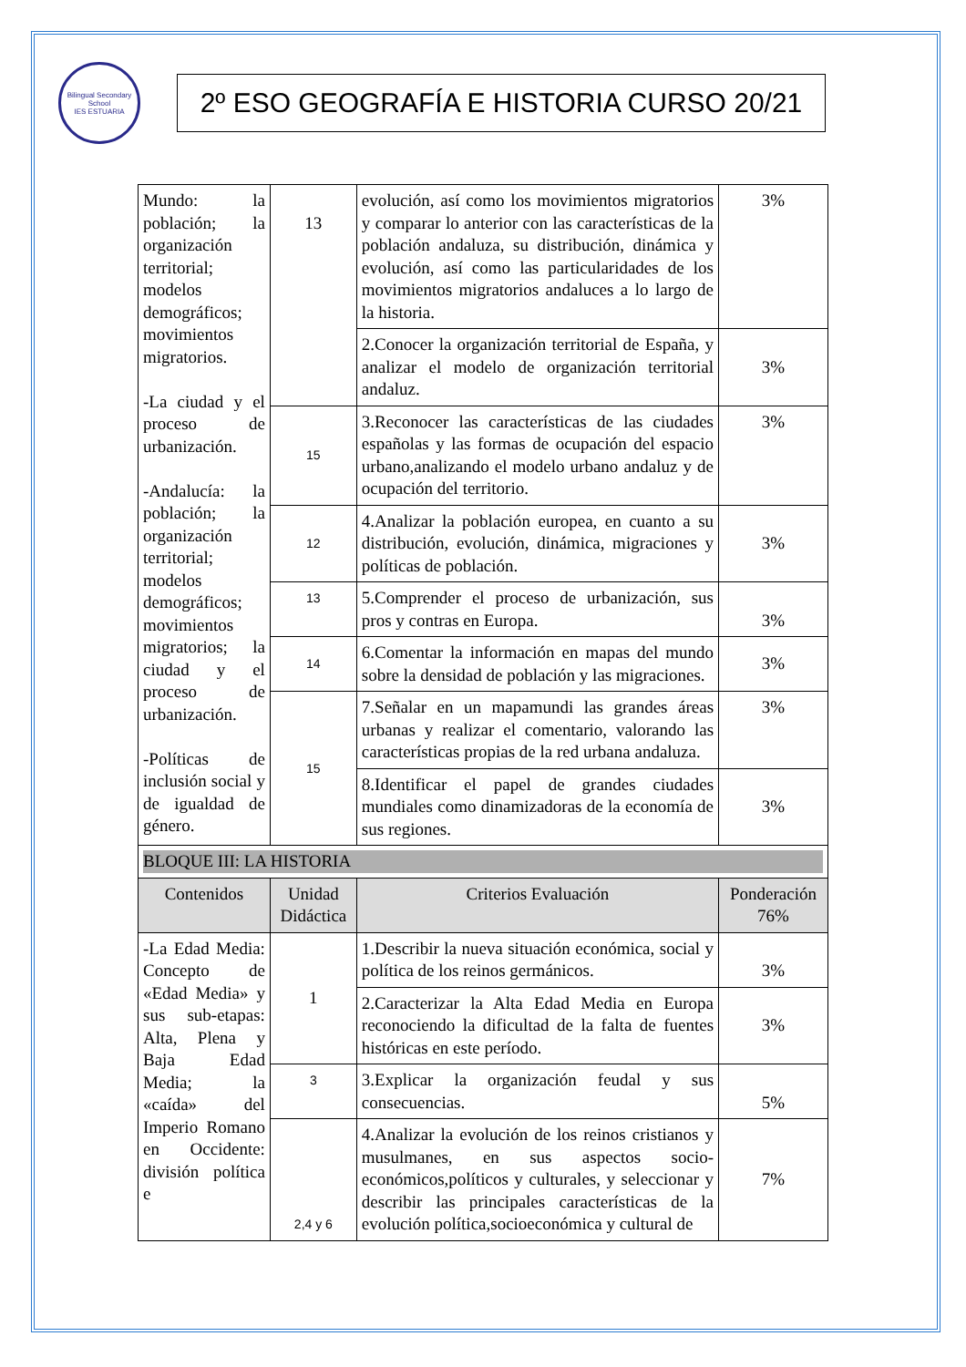Bilingual Secondary School
IES ESTUARIA
2º ESO GEOGRAFÍA E HISTORIA CURSO 20/21
| Mundo: la población; la organización territorial; modelos demográficos; movimientos migratorios. -La ciudad y el proceso de urbanización. -Andalucía: la población; la organización territorial; modelos demográficos; movimientos migratorios; la ciudad y el proceso de urbanización. -Políticas de inclusión social y de igualdad de género. | 13 | evolución, así como los movimientos migratorios y comparar lo anterior con las características de la población andaluza, su distribución, dinámica y evolución, así como las particularidades de los movimientos migratorios andaluces a lo largo de la historia. | 3% |
| | | 2.Conocer la organización territorial de España, y analizar el modelo de organización territorial andaluz. | 3% |
| | 15 | 3.Reconocer las características de las ciudades españolas y las formas de ocupación del espacio urbano,analizando el modelo urbano andaluz y de ocupación del territorio. | 3% |
| | 12 | 4.Analizar la población europea, en cuanto a su distribución, evolución, dinámica, migraciones y políticas de población. | 3% |
| | 13 | 5.Comprender el proceso de urbanización, sus pros y contras en Europa. | 3% |
| | 14 | 6.Comentar la información en mapas del mundo sobre la densidad de población y las migraciones. | 3% |
| | 15 | 7.Señalar en un mapamundi las grandes áreas urbanas y realizar el comentario, valorando las características propias de la red urbana andaluza. | 3% |
| | | 8.Identificar el papel de grandes ciudades mundiales como dinamizadoras de la economía de sus regiones. | 3% |
| BLOQUE III: LA HISTORIA | | | |
| Contenidos | Unidad Didáctica | Criterios Evaluación | Ponderación 76% |
| -La Edad Media: Concepto de «Edad Media» y sus sub-etapas: Alta, Plena y Baja Edad Media; la «caída» del Imperio Romano en Occidente: división política e | 1 | 1.Describir la nueva situación económica, social y política de los reinos germánicos. | 3% |
| | | 2.Caracterizar la Alta Edad Media en Europa reconociendo la dificultad de la falta de fuentes históricas en este período. | 3% |
| | 3 | 3.Explicar la organización feudal y sus consecuencias. | 5% |
| | 2,4 y 6 | 4.Analizar la evolución de los reinos cristianos y musulmanes, en sus aspectos socio-económicos,políticos y culturales, y seleccionar y describir las principales características de la evolución política,socioeconómica y cultural de | 7% |